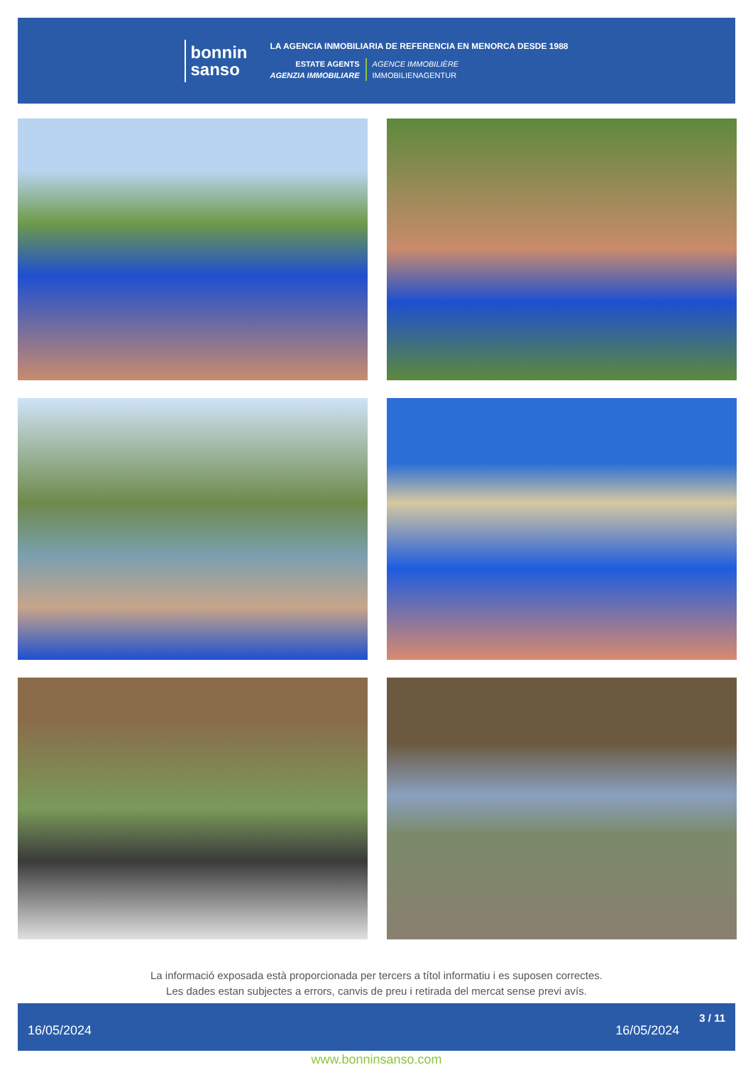bonnin
sanso
LA AGENCIA INMOBILIARIA DE REFERENCIA EN MENORCA DESDE 1988
ESTATE AGENTS
AGENZIA IMMOBILIARE
AGENCE IMMOBILIÈRE
IMMOBILIENAGENTUR
La informació exposada està proporcionada per tercers a títol informatiu i es suposen correctes.
Les dades estan subjectes a errors, canvis de preu i retirada del mercat sense previ avís.
16/05/2024 16/05/2024 3 / 11
www.bonninsanso.com